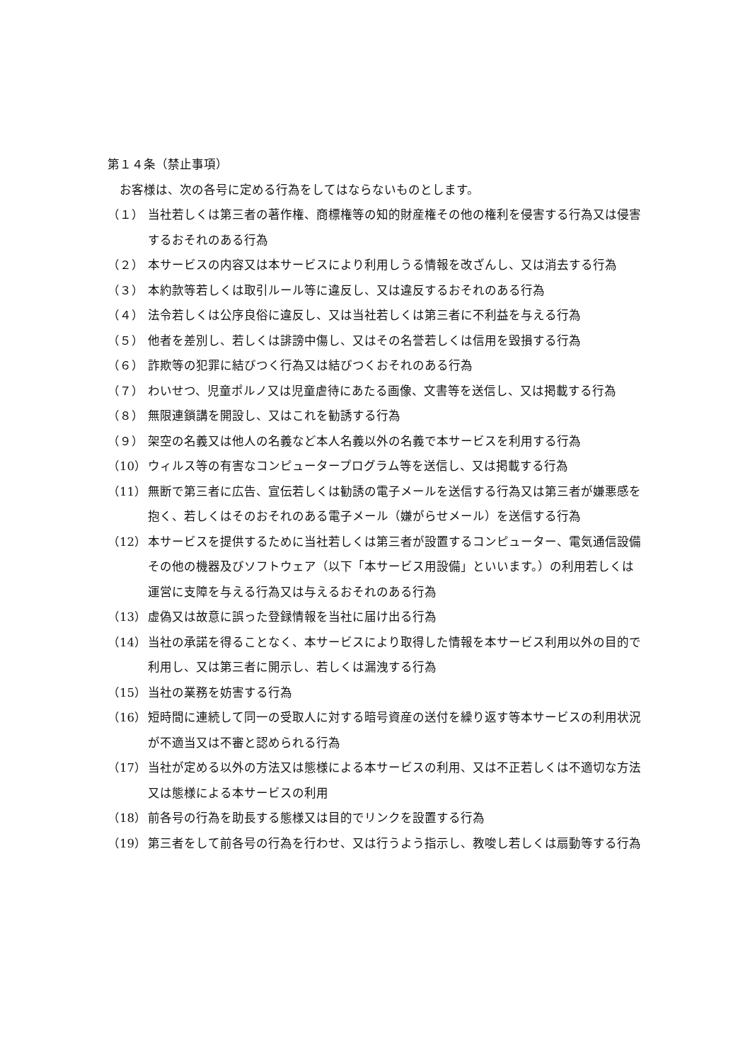第１４条（禁止事項）
　お客様は、次の各号に定める行為をしてはならないものとします。
（１） 当社若しくは第三者の著作権、商標権等の知的財産権その他の権利を侵害する行為又は侵害するおそれのある行為
（２） 本サービスの内容又は本サービスにより利用しうる情報を改ざんし、又は消去する行為
（３） 本約款等若しくは取引ルール等に違反し、又は違反するおそれのある行為
（４） 法令若しくは公序良俗に違反し、又は当社若しくは第三者に不利益を与える行為
（５） 他者を差別し、若しくは誹謗中傷し、又はその名誉若しくは信用を毀損する行為
（６） 詐欺等の犯罪に結びつく行為又は結びつくおそれのある行為
（７） わいせつ、児童ポルノ又は児童虐待にあたる画像、文書等を送信し、又は掲載する行為
（８） 無限連鎖講を開設し、又はこれを勧誘する行為
（９） 架空の名義又は他人の名義など本人名義以外の名義で本サービスを利用する行為
（10） ウィルス等の有害なコンピュータープログラム等を送信し、又は掲載する行為
（11） 無断で第三者に広告、宣伝若しくは勧誘の電子メールを送信する行為又は第三者が嫌悪感を抱く、若しくはそのおそれのある電子メール（嫌がらせメール）を送信する行為
（12） 本サービスを提供するために当社若しくは第三者が設置するコンピューター、電気通信設備その他の機器及びソフトウェア（以下「本サービス用設備」といいます。）の利用若しくは運営に支障を与える行為又は与えるおそれのある行為
（13） 虚偽又は故意に誤った登録情報を当社に届け出る行為
（14） 当社の承諾を得ることなく、本サービスにより取得した情報を本サービス利用以外の目的で利用し、又は第三者に開示し、若しくは漏洩する行為
（15） 当社の業務を妨害する行為
（16） 短時間に連続して同一の受取人に対する暗号資産の送付を繰り返す等本サービスの利用状況が不適当又は不審と認められる行為
（17） 当社が定める以外の方法又は態様による本サービスの利用、又は不正若しくは不適切な方法又は態様による本サービスの利用
（18） 前各号の行為を助長する態様又は目的でリンクを設置する行為
（19） 第三者をして前各号の行為を行わせ、又は行うよう指示し、教唆し若しくは扇動等する行為